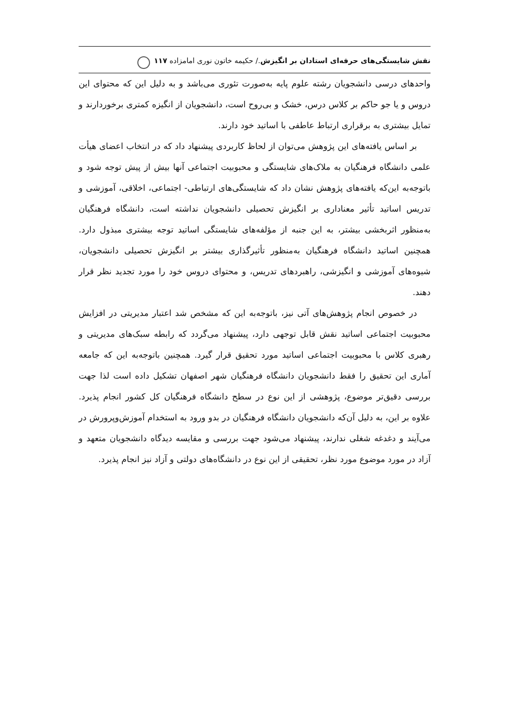نقش شایستگی‌های حرفه‌ای استادان بر انگیزش./ حکیمه خاتون نوری امامزاده ۱۱۷
واحدهای درسی دانشجویان رشته علوم پایه به‌صورت تئوری می‌باشد و به دلیل این که محتوای این دروس و یا جو حاکم بر کلاس درس، خشک و بی‌روح است، دانشجویان از انگیزه کمتری برخوردارند و تمایل بیشتری به برقراری ارتباط عاطفی با اساتید خود دارند.
بر اساس یافته‌های این پژوهش می‌توان از لحاظ کاربردی پیشنهاد داد که در انتخاب اعضای هیأت علمی دانشگاه فرهنگیان به ملاک‌های شایستگی و محبوبیت اجتماعی آنها بیش از پیش توجه شود و باتوجه‌به این‌که یافته‌های پژوهش نشان داد که شایستگی‌های ارتباطی- اجتماعی، اخلاقی، آموزشی و تدریس اساتید تأثیر معناداری بر انگیزش تحصیلی دانشجویان نداشته است، دانشگاه فرهنگیان به‌منظور اثربخشی بیشتر، به این جنبه از مؤلفه‌های شایستگی اساتید توجه بیشتری مبذول دارد. همچنین اساتید دانشگاه فرهنگیان به‌منظور تأثیرگذاری بیشتر بر انگیزش تحصیلی دانشجویان، شیوه‌های آموزشی و انگیزشی، راهبردهای تدریس، و محتوای دروس خود را مورد تجدید نظر قرار دهند.
در خصوص انجام پژوهش‌های آتی نیز، باتوجه‌به این که مشخص شد اعتبار مدیریتی در افزایش محبوبیت اجتماعی اساتید نقش قابل توجهی دارد، پیشنهاد می‌گردد که رابطه سبک‌های مدیریتی و رهبری کلاس با محبوبیت اجتماعی اساتید مورد تحقیق قرار گیرد. همچنین باتوجه‌به این که جامعه آماری این تحقیق را فقط دانشجویان دانشگاه فرهنگیان شهر اصفهان تشکیل داده است لذا جهت بررسی دقیق‌تر موضوع، پژوهشی از این نوع در سطح دانشگاه فرهنگیان کل کشور انجام پذیرد. علاوه بر این، به دلیل آن‌که دانشجویان دانشگاه فرهنگیان در بدو ورود به استخدام آموزش‌وپرورش در می‌آیند و دغدغه شغلی ندارند، پیشنهاد می‌شود جهت بررسی و مقایسه دیدگاه دانشجویان متعهد و آزاد در مورد موضوع مورد نظر، تحقیقی از این نوع در دانشگاه‌های دولتی و آزاد نیز انجام پذیرد.